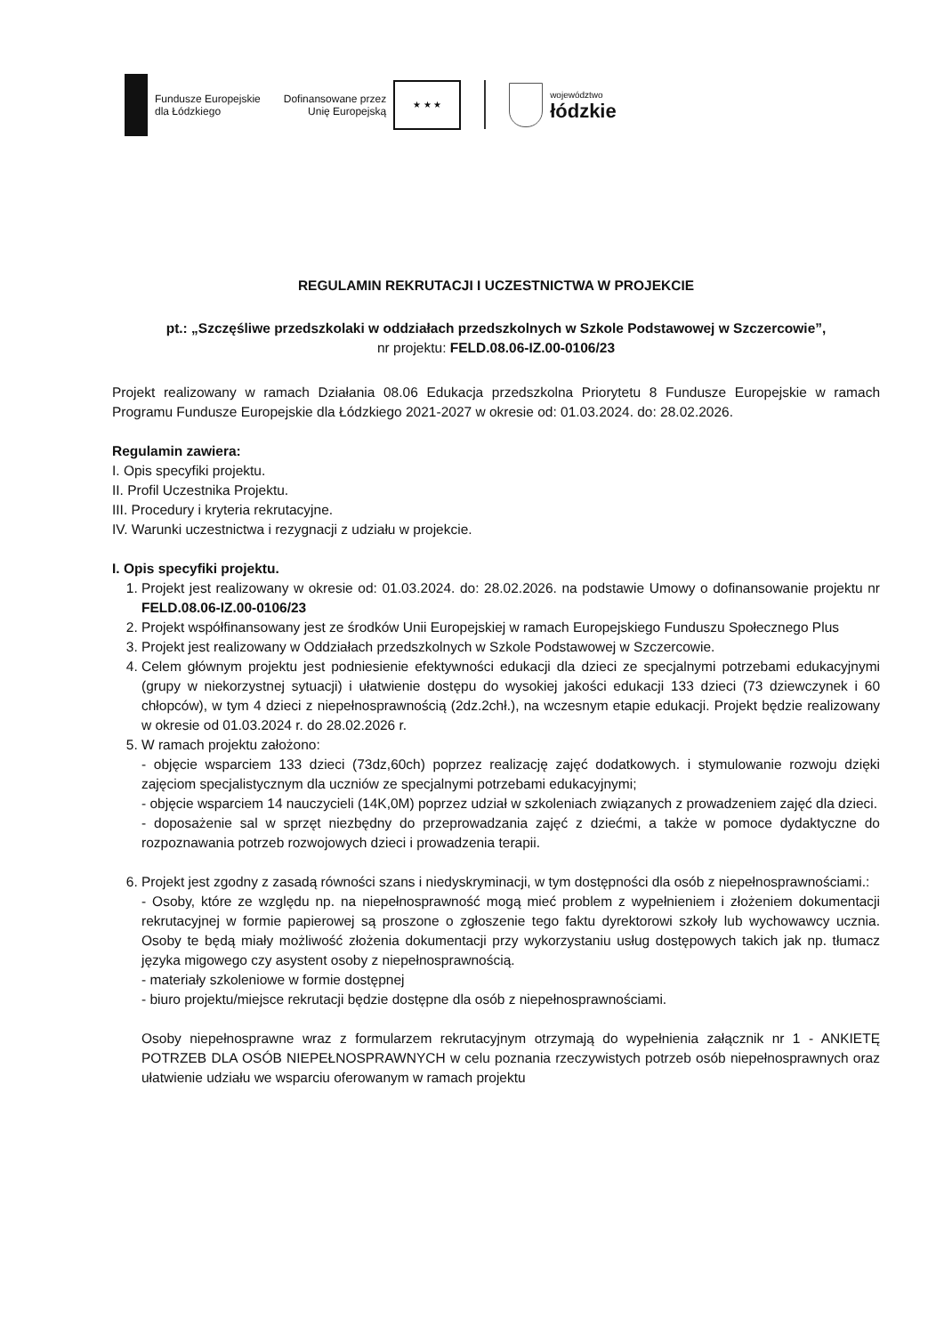Fundusze Europejskie
dla Łódzkiego
Dofinansowane przez
Unię Europejską
★ ★ ★
województwo
łódzkie
REGULAMIN REKRUTACJI I UCZESTNICTWA W PROJEKCIE
pt.: „Szczęśliwe przedszkolaki w oddziałach przedszkolnych w Szkole Podstawowej w Szczercowie”,
nr projektu: FELD.08.06-IZ.00-0106/23
Projekt realizowany w ramach Działania 08.06 Edukacja przedszkolna Priorytetu 8 Fundusze Europejskie w ramach Programu Fundusze Europejskie dla Łódzkiego 2021-2027 w okresie od: 01.03.2024. do: 28.02.2026.
Regulamin zawiera:
I. Opis specyfiki projektu.
II. Profil Uczestnika Projektu.
III. Procedury i kryteria rekrutacyjne.
IV. Warunki uczestnictwa i rezygnacji z udziału w projekcie.
I. Opis specyfiki projektu.
1. Projekt jest realizowany w okresie od: 01.03.2024. do: 28.02.2026. na podstawie Umowy o dofinansowanie projektu nr FELD.08.06-IZ.00-0106/23
2. Projekt współfinansowany jest ze środków Unii Europejskiej w ramach Europejskiego Funduszu Społecznego Plus
3. Projekt jest realizowany w Oddziałach przedszkolnych w Szkole Podstawowej w Szczercowie.
4. Celem głównym projektu jest podniesienie efektywności edukacji dla dzieci ze specjalnymi potrzebami edukacyjnymi (grupy w niekorzystnej sytuacji) i ułatwienie dostępu do wysokiej jakości edukacji 133 dzieci (73 dziewczynek i 60 chłopców), w tym 4 dzieci z niepełnosprawnością (2dz.2chł.), na wczesnym etapie edukacji. Projekt będzie realizowany w okresie od 01.03.2024 r. do 28.02.2026 r.
5. W ramach projektu założono:
- objęcie wsparciem 133 dzieci (73dz,60ch) poprzez realizację zajęć dodatkowych. i stymulowanie rozwoju dzięki zajęciom specjalistycznym dla uczniów ze specjalnymi potrzebami edukacyjnymi;
- objęcie wsparciem 14 nauczycieli (14K,0M) poprzez udział w szkoleniach związanych z prowadzeniem zajęć dla dzieci.
- doposażenie sal w sprzęt niezbędny do przeprowadzania zajęć z dziećmi, a także w pomoce dydaktyczne do rozpoznawania potrzeb rozwojowych dzieci i prowadzenia terapii.
6. Projekt jest zgodny z zasadą równości szans i niedyskryminacji, w tym dostępności dla osób z niepełnosprawnościami.:
- Osoby, które ze względu np. na niepełnosprawność mogą mieć problem z wypełnieniem i złożeniem dokumentacji rekrutacyjnej w formie papierowej są proszone o zgłoszenie tego faktu dyrektorowi szkoły lub wychowawcy ucznia. Osoby te będą miały możliwość złożenia dokumentacji przy wykorzystaniu usług dostępowych takich jak np. tłumacz języka migowego czy asystent osoby z niepełnosprawnością.
- materiały szkoleniowe w formie dostępnej
- biuro projektu/miejsce rekrutacji będzie dostępne dla osób z niepełnosprawnościami.
Osoby niepełnosprawne wraz z formularzem rekrutacyjnym otrzymają do wypełnienia załącznik nr 1 - ANKIETĘ POTRZEB DLA OSÓB NIEPEŁNOSPRAWNYCH w celu poznania rzeczywistych potrzeb osób niepełnosprawnych oraz ułatwienie udziału we wsparciu oferowanym w ramach projektu